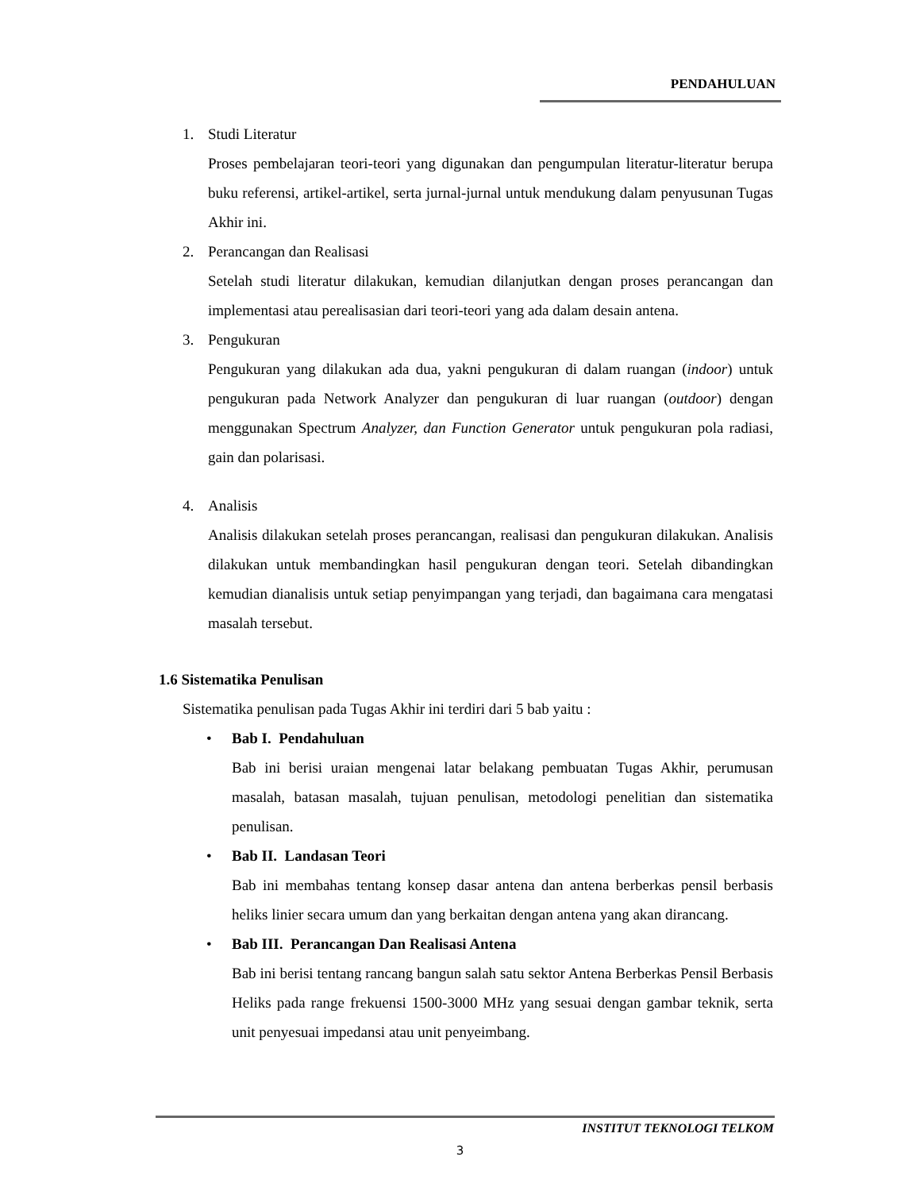PENDAHULUAN
1. Studi Literatur
Proses pembelajaran teori-teori yang digunakan dan pengumpulan literatur-literatur berupa buku referensi, artikel-artikel, serta jurnal-jurnal untuk mendukung dalam penyusunan Tugas Akhir ini.
2. Perancangan dan Realisasi
Setelah studi literatur dilakukan, kemudian dilanjutkan dengan proses perancangan dan implementasi atau perealisasian dari teori-teori yang ada dalam desain antena.
3. Pengukuran
Pengukuran yang dilakukan ada dua, yakni pengukuran di dalam ruangan (indoor) untuk pengukuran pada Network Analyzer dan pengukuran di luar ruangan (outdoor) dengan menggunakan Spectrum Analyzer, dan Function Generator untuk pengukuran pola radiasi, gain dan polarisasi.
4. Analisis
Analisis dilakukan setelah proses perancangan, realisasi dan pengukuran dilakukan. Analisis dilakukan untuk membandingkan hasil pengukuran dengan teori. Setelah dibandingkan kemudian dianalisis untuk setiap penyimpangan yang terjadi, dan bagaimana cara mengatasi masalah tersebut.
1.6 Sistematika Penulisan
Sistematika penulisan pada Tugas Akhir ini terdiri dari 5 bab yaitu :
• Bab I. Pendahuluan
Bab ini berisi uraian mengenai latar belakang pembuatan Tugas Akhir, perumusan masalah, batasan masalah, tujuan penulisan, metodologi penelitian dan sistematika penulisan.
• Bab II. Landasan Teori
Bab ini membahas tentang konsep dasar antena dan antena berberkas pensil berbasis heliks linier secara umum dan yang berkaitan dengan antena yang akan dirancang.
• Bab III. Perancangan Dan Realisasi Antena
Bab ini berisi tentang rancang bangun salah satu sektor Antena Berberkas Pensil Berbasis Heliks pada range frekuensi 1500-3000 MHz yang sesuai dengan gambar teknik, serta unit penyesuai impedansi atau unit penyeimbang.
INSTITUT TEKNOLOGI TELKOM
3